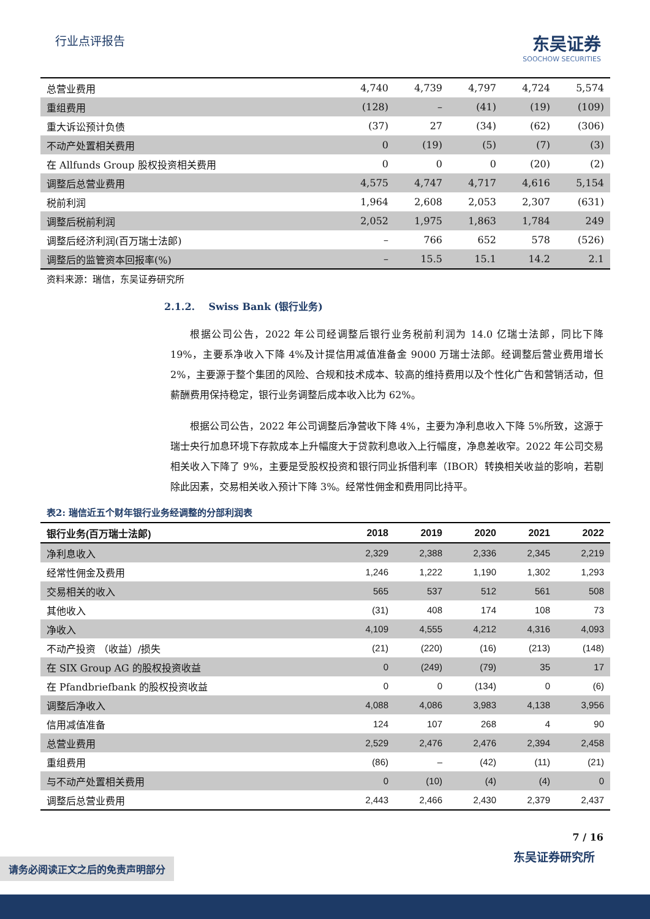行业点评报告
东吴证券
SOOCHOW SECURITIES
| 总营业费用 | 4,740 | 4,739 | 4,797 | 4,724 | 5,574 |
| 重组费用 | (128) | – | (41) | (19) | (109) |
| 重大诉讼预计负债 | (37) | 27 | (34) | (62) | (306) |
| 不动产处置相关费用 | 0 | (19) | (5) | (7) | (3) |
| 在 Allfunds Group 股权投资相关费用 | 0 | 0 | 0 | (20) | (2) |
| 调整后总营业费用 | 4,575 | 4,747 | 4,717 | 4,616 | 5,154 |
| 税前利润 | 1,964 | 2,608 | 2,053 | 2,307 | (631) |
| 调整后税前利润 | 2,052 | 1,975 | 1,863 | 1,784 | 249 |
| 调整后经济利润(百万瑞士法郎) | – | 766 | 652 | 578 | (526) |
| 调整后的监管资本回报率(%) | – | 15.5 | 15.1 | 14.2 | 2.1 |
资料来源：瑞信，东吴证券研究所
2.1.2. Swiss Bank (银行业务)
根据公司公告，2022 年公司经调整后银行业务税前利润为 14.0 亿瑞士法郎，同比下降 19%，主要系净收入下降 4%及计提信用减值准备金 9000 万瑞士法郎。经调整后营业费用增长 2%，主要源于整个集团的风险、合规和技术成本、较高的维持费用以及个性化广告和营销活动，但薪酬费用保持稳定，银行业务调整后成本收入比为 62%。
根据公司公告，2022 年公司调整后净营收下降 4%，主要为净利息收入下降 5%所致，这源于瑞士央行加息环境下存款成本上升幅度大于贷款利息收入上行幅度，净息差收窄。2022 年公司交易相关收入下降了 9%，主要是受股权投资和银行同业拆借利率（IBOR）转换相关收益的影响，若剔除此因素，交易相关收入预计下降 3%。经常性佣金和费用同比持平。
表2: 瑞信近五个财年银行业务经调整的分部利润表
| 银行业务(百万瑞士法郎) | 2018 | 2019 | 2020 | 2021 | 2022 |
| --- | --- | --- | --- | --- | --- |
| 净利息收入 | 2,329 | 2,388 | 2,336 | 2,345 | 2,219 |
| 经常性佣金及费用 | 1,246 | 1,222 | 1,190 | 1,302 | 1,293 |
| 交易相关的收入 | 565 | 537 | 512 | 561 | 508 |
| 其他收入 | (31) | 408 | 174 | 108 | 73 |
| 净收入 | 4,109 | 4,555 | 4,212 | 4,316 | 4,093 |
| 不动产投资 （收益）/损失 | (21) | (220) | (16) | (213) | (148) |
| 在 SIX Group AG 的股权投资收益 | 0 | (249) | (79) | 35 | 17 |
| 在 Pfandbriefbank 的股权投资收益 | 0 | 0 | (134) | 0 | (6) |
| 调整后净收入 | 4,088 | 4,086 | 3,983 | 4,138 | 3,956 |
| 信用减值准备 | 124 | 107 | 268 | 4 | 90 |
| 总营业费用 | 2,529 | 2,476 | 2,476 | 2,394 | 2,458 |
| 重组费用 | (86) | – | (42) | (11) | (21) |
| 与不动产处置相关费用 | 0 | (10) | (4) | (4) | 0 |
| 调整后总营业费用 | 2,443 | 2,466 | 2,430 | 2,379 | 2,437 |
7 / 16
请务必阅读正文之后的免责声明部分
东吴证券研究所